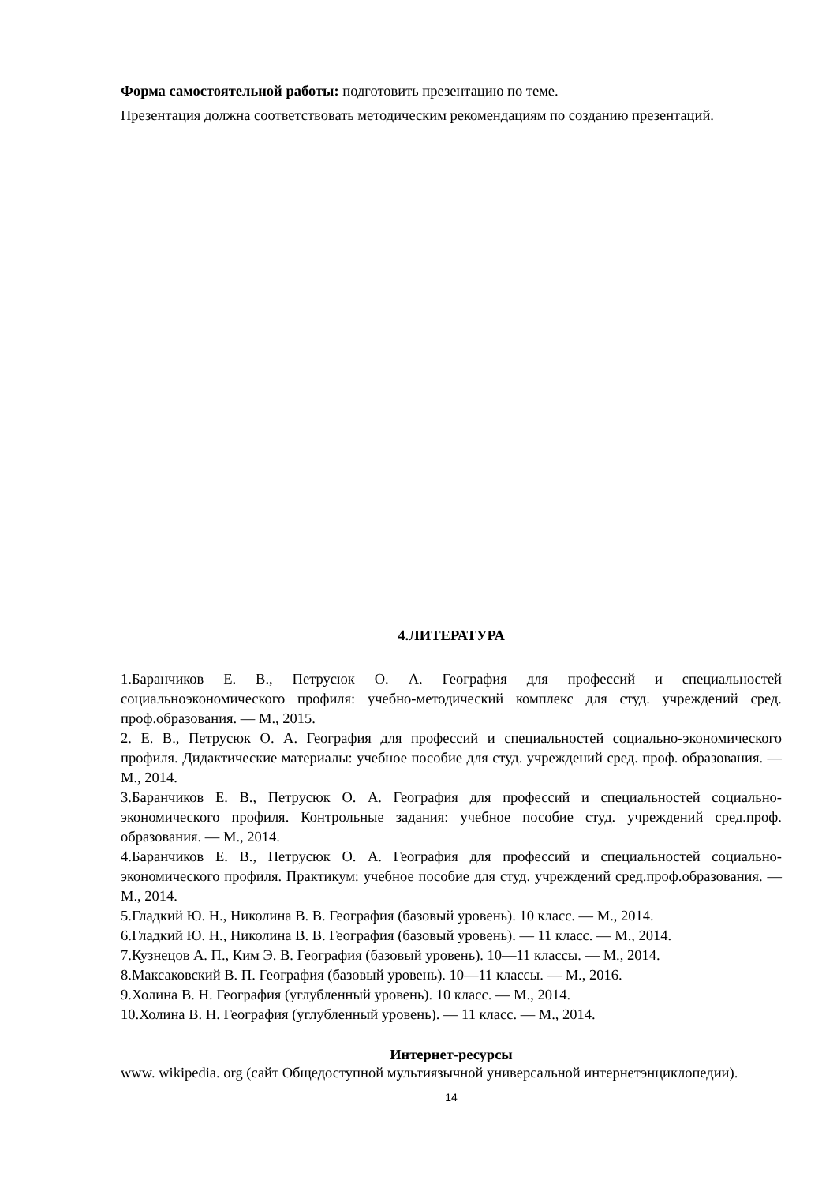Форма самостоятельной работы: подготовить презентацию по теме.
Презентация должна соответствовать методическим рекомендациям по созданию презентаций.
4.ЛИТЕРАТУРА
1.Баранчиков Е. В., Петрусюк О. А. География для профессий и специальностей социальноэкономического профиля: учебно-методический комплекс для студ. учреждений сред. проф.образования. — М., 2015.
2. Е. В., Петрусюк О. А. География для профессий и специальностей социально-экономического профиля. Дидактические материалы: учебное пособие для студ. учреждений сред. проф. образования. — М., 2014.
3.Баранчиков Е. В., Петрусюк О. А. География для профессий и специальностей социально-экономического профиля. Контрольные задания: учебное пособие студ. учреждений сред.проф. образования. — М., 2014.
4.Баранчиков Е. В., Петрусюк О. А. География для профессий и специальностей социально-экономического профиля. Практикум: учебное пособие для студ. учреждений сред.проф.образования. — М., 2014.
5.Гладкий Ю. Н., Николина В. В. География (базовый уровень). 10 класс. — М., 2014.
6.Гладкий Ю. Н., Николина В. В. География (базовый уровень). — 11 класс. — М., 2014.
7.Кузнецов А. П., Ким Э. В. География (базовый уровень). 10—11 классы. — М., 2014.
8.Максаковский В. П. География (базовый уровень). 10—11 классы. — М., 2016.
9.Холина В. Н. География (углубленный уровень). 10 класс. — М., 2014.
10.Холина В. Н. География (углубленный уровень). — 11 класс. — М., 2014.
Интернет-ресурсы
www. wikipedia. org (сайт Общедоступной мультиязычной универсальной интернетэнциклопедии).
14